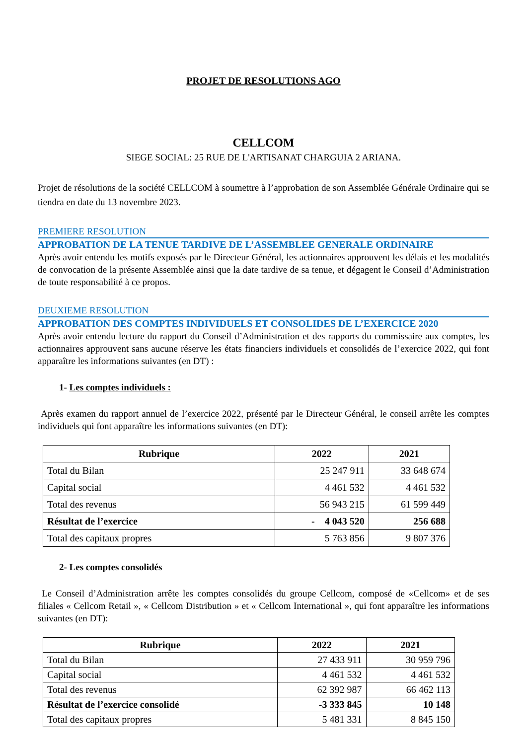PROJET DE RESOLUTIONS AGO
CELLCOM
SIEGE SOCIAL: 25 RUE DE L'ARTISANAT CHARGUIA 2 ARIANA.
Projet de résolutions de la société CELLCOM à soumettre à l’approbation de son Assemblée Générale Ordinaire qui se tiendra en date du 13 novembre 2023.
PREMIERE RESOLUTION
APPROBATION DE LA TENUE TARDIVE DE L’ASSEMBLEE GENERALE ORDINAIRE
Après avoir entendu les motifs exposés par le Directeur Général, les actionnaires approuvent les délais et les modalités de convocation de la présente Assemblée ainsi que la date tardive de sa tenue, et dégagent le Conseil d’Administration de toute responsabilité à ce propos.
DEUXIEME RESOLUTION
APPROBATION DES COMPTES INDIVIDUELS ET CONSOLIDES DE L’EXERCICE 2020
Après avoir entendu lecture du rapport du Conseil d’Administration et des rapports du commissaire aux comptes, les actionnaires approuvent sans aucune réserve les états financiers individuels et consolidés de l’exercice 2022, qui font apparaître les informations suivantes (en DT) :
1- Les comptes individuels :
Après examen du rapport annuel de l’exercice 2022, présenté par le Directeur Général, le conseil arrête les comptes individuels qui font apparaître les informations suivantes (en DT):
| Rubrique | 2022 | 2021 |
| --- | --- | --- |
| Total du Bilan | 25 247 911 | 33 648 674 |
| Capital social | 4 461 532 | 4 461 532 |
| Total des revenus | 56 943 215 | 61 599 449 |
| Résultat de l’exercice | - 4 043 520 | 256 688 |
| Total des capitaux propres | 5 763 856 | 9 807 376 |
2- Les comptes consolidés
Le Conseil d’Administration arrête les comptes consolidés du groupe Cellcom, composé de «Cellcom» et de ses filiales « Cellcom Retail », « Cellcom Distribution » et « Cellcom International », qui font apparaître les informations suivantes (en DT):
| Rubrique | 2022 | 2021 |
| --- | --- | --- |
| Total du Bilan | 27 433 911 | 30 959 796 |
| Capital social | 4 461 532 | 4 461 532 |
| Total des revenus | 62 392 987 | 66 462 113 |
| Résultat de l’exercice consolidé | -3 333 845 | 10 148 |
| Total des capitaux propres | 5 481 331 | 8 845 150 |